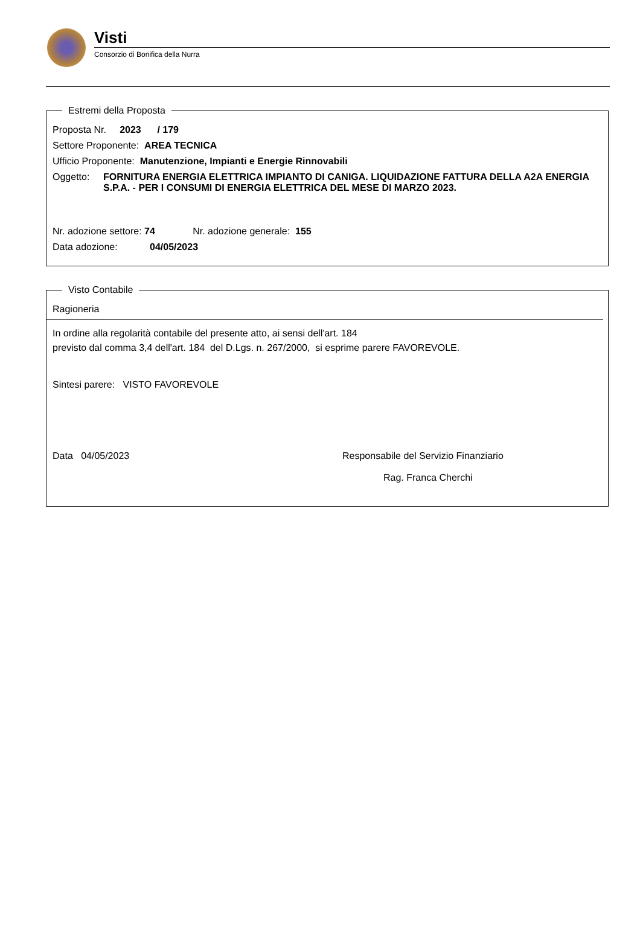Visti
Consorzio di Bonifica della Nurra
Estremi della Proposta
Proposta Nr. 2023 / 179
Settore Proponente: AREA TECNICA
Ufficio Proponente: Manutenzione, Impianti e Energie Rinnovabili
Oggetto: FORNITURA ENERGIA ELETTRICA IMPIANTO DI CANIGA. LIQUIDAZIONE FATTURA DELLA A2A ENERGIA S.P.A. - PER I CONSUMI DI ENERGIA ELETTRICA DEL MESE DI MARZO 2023.
Nr. adozione settore: 74 Nr. adozione generale: 155
Data adozione: 04/05/2023
Visto Contabile
Ragioneria
In ordine alla regolarità contabile del presente atto, ai sensi dell'art. 184
previsto dal comma 3,4 dell'art. 184 del D.Lgs. n. 267/2000, si esprime parere FAVOREVOLE.
Sintesi parere: VISTO FAVOREVOLE
Data 04/05/2023 Responsabile del Servizio Finanziario
Rag. Franca Cherchi